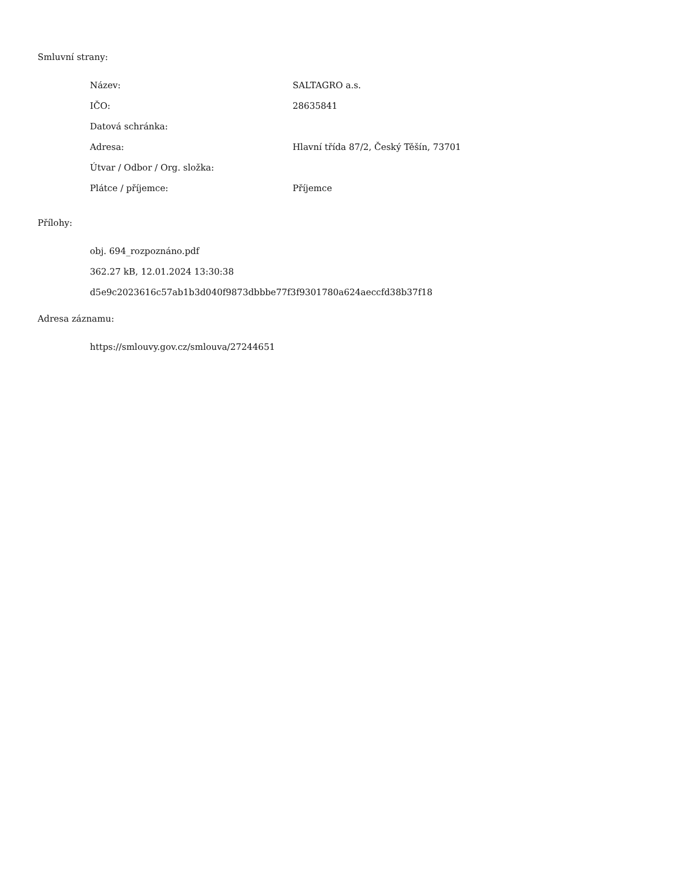Smluvní strany:
| Název: | SALTAGRO a.s. |
| IČO: | 28635841 |
| Datová schránka: | |
| Adresa: | Hlavní třída 87/2, Český Těšín, 73701 |
| Útvar / Odbor / Org. složka: | |
| Plátce / příjemce: | Příjemce |
Přílohy:
obj. 694_rozpoznáno.pdf
362.27 kB, 12.01.2024 13:30:38
d5e9c2023616c57ab1b3d040f9873dbbbe77f3f9301780a624aeccfd38b37f18
Adresa záznamu:
https://smlouvy.gov.cz/smlouva/27244651